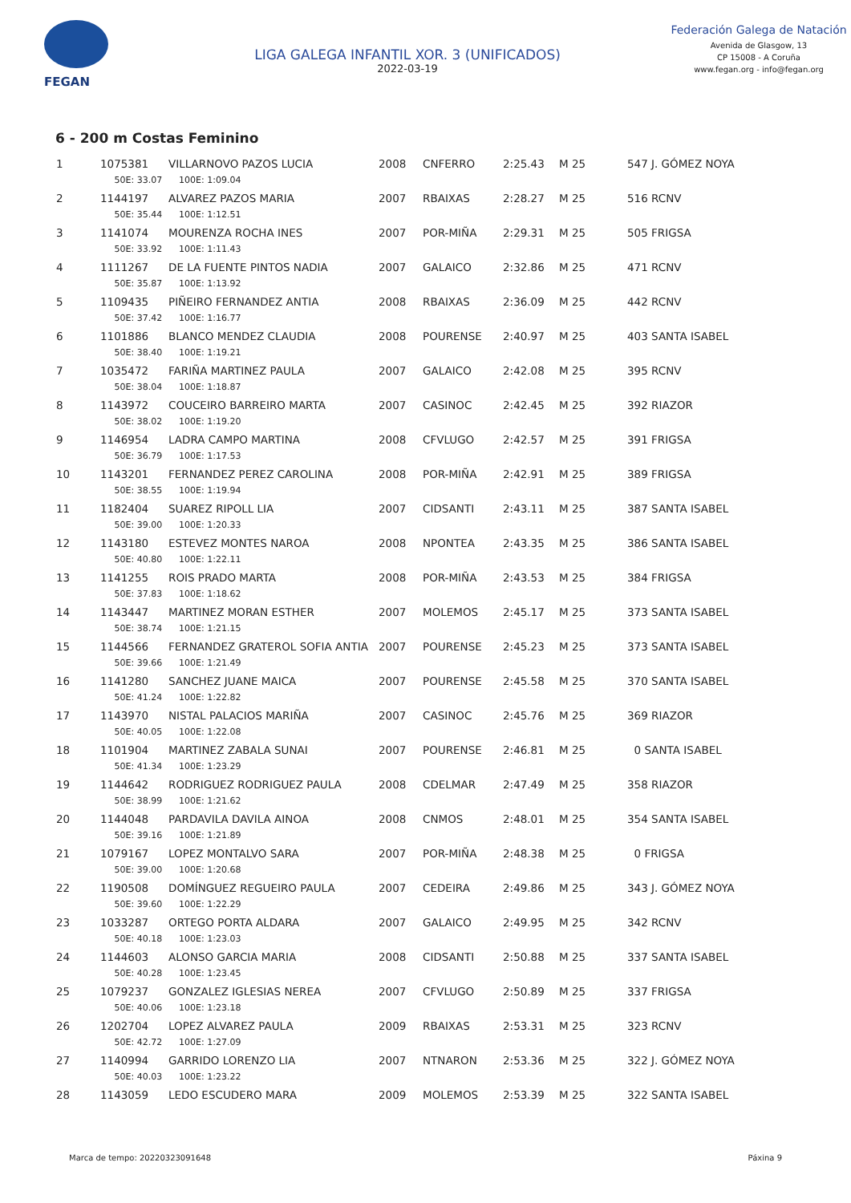FEGAN
LIGA GALEGA INFANTIL XOR. 3 (UNIFICADOS)
2022-03-19
Federación Galega de Natación
Avenida de Glasgow, 13
CP 15008 - A Coruña
www.fegan.org - info@fegan.org
6 - 200 m Costas Feminino
| 1 | 1075381 | VILLARNOVO PAZOS LUCIA | 2008 | CNFERRO | 2:25.43 | M 25 | 547 J. GÓMEZ NOYA |
| | 50E: 33.07 100E: 1:09.04 | | | | | | |
| 2 | 1144197 | ALVAREZ PAZOS MARIA | 2007 | RBAIXAS | 2:28.27 | M 25 | 516 RCNV |
| | 50E: 35.44 100E: 1:12.51 | | | | | | |
| 3 | 1141074 | MOURENZA ROCHA INES | 2007 | POR-MIÑA | 2:29.31 | M 25 | 505 FRIGSA |
| | 50E: 33.92 100E: 1:11.43 | | | | | | |
| 4 | 1111267 | DE LA FUENTE PINTOS NADIA | 2007 | GALAICO | 2:32.86 | M 25 | 471 RCNV |
| | 50E: 35.87 100E: 1:13.92 | | | | | | |
| 5 | 1109435 | PIÑEIRO FERNANDEZ ANTIA | 2008 | RBAIXAS | 2:36.09 | M 25 | 442 RCNV |
| | 50E: 37.42 100E: 1:16.77 | | | | | | |
| 6 | 1101886 | BLANCO MENDEZ CLAUDIA | 2008 | POURENSE | 2:40.97 | M 25 | 403 SANTA ISABEL |
| | 50E: 38.40 100E: 1:19.21 | | | | | | |
| 7 | 1035472 | FARIÑA MARTINEZ PAULA | 2007 | GALAICO | 2:42.08 | M 25 | 395 RCNV |
| | 50E: 38.04 100E: 1:18.87 | | | | | | |
| 8 | 1143972 | COUCEIRO BARREIRO MARTA | 2007 | CASINOC | 2:42.45 | M 25 | 392 RIAZOR |
| | 50E: 38.02 100E: 1:19.20 | | | | | | |
| 9 | 1146954 | LADRA CAMPO MARTINA | 2008 | CFVLUGO | 2:42.57 | M 25 | 391 FRIGSA |
| | 50E: 36.79 100E: 1:17.53 | | | | | | |
| 10 | 1143201 | FERNANDEZ PEREZ CAROLINA | 2008 | POR-MIÑA | 2:42.91 | M 25 | 389 FRIGSA |
| | 50E: 38.55 100E: 1:19.94 | | | | | | |
| 11 | 1182404 | SUAREZ RIPOLL LIA | 2007 | CIDSANTI | 2:43.11 | M 25 | 387 SANTA ISABEL |
| | 50E: 39.00 100E: 1:20.33 | | | | | | |
| 12 | 1143180 | ESTEVEZ MONTES NAROA | 2008 | NPONTEA | 2:43.35 | M 25 | 386 SANTA ISABEL |
| | 50E: 40.80 100E: 1:22.11 | | | | | | |
| 13 | 1141255 | ROIS PRADO MARTA | 2008 | POR-MIÑA | 2:43.53 | M 25 | 384 FRIGSA |
| | 50E: 37.83 100E: 1:18.62 | | | | | | |
| 14 | 1143447 | MARTINEZ MORAN ESTHER | 2007 | MOLEMOS | 2:45.17 | M 25 | 373 SANTA ISABEL |
| | 50E: 38.74 100E: 1:21.15 | | | | | | |
| 15 | 1144566 | FERNANDEZ GRATEROL SOFIA ANTIA | 2007 | POURENSE | 2:45.23 | M 25 | 373 SANTA ISABEL |
| | 50E: 39.66 100E: 1:21.49 | | | | | | |
| 16 | 1141280 | SANCHEZ JUANE MAICA | 2007 | POURENSE | 2:45.58 | M 25 | 370 SANTA ISABEL |
| | 50E: 41.24 100E: 1:22.82 | | | | | | |
| 17 | 1143970 | NISTAL PALACIOS MARIÑA | 2007 | CASINOC | 2:45.76 | M 25 | 369 RIAZOR |
| | 50E: 40.05 100E: 1:22.08 | | | | | | |
| 18 | 1101904 | MARTINEZ ZABALA SUNAI | 2007 | POURENSE | 2:46.81 | M 25 | 0 SANTA ISABEL |
| | 50E: 41.34 100E: 1:23.29 | | | | | | |
| 19 | 1144642 | RODRIGUEZ RODRIGUEZ PAULA | 2008 | CDELMAR | 2:47.49 | M 25 | 358 RIAZOR |
| | 50E: 38.99 100E: 1:21.62 | | | | | | |
| 20 | 1144048 | PARDAVILA DAVILA AINOA | 2008 | CNMOS | 2:48.01 | M 25 | 354 SANTA ISABEL |
| | 50E: 39.16 100E: 1:21.89 | | | | | | |
| 21 | 1079167 | LOPEZ MONTALVO SARA | 2007 | POR-MIÑA | 2:48.38 | M 25 | 0 FRIGSA |
| | 50E: 39.00 100E: 1:20.68 | | | | | | |
| 22 | 1190508 | DOMÍNGUEZ REGUEIRO PAULA | 2007 | CEDEIRA | 2:49.86 | M 25 | 343 J. GÓMEZ NOYA |
| | 50E: 39.60 100E: 1:22.29 | | | | | | |
| 23 | 1033287 | ORTEGO PORTA ALDARA | 2007 | GALAICO | 2:49.95 | M 25 | 342 RCNV |
| | 50E: 40.18 100E: 1:23.03 | | | | | | |
| 24 | 1144603 | ALONSO GARCIA MARIA | 2008 | CIDSANTI | 2:50.88 | M 25 | 337 SANTA ISABEL |
| | 50E: 40.28 100E: 1:23.45 | | | | | | |
| 25 | 1079237 | GONZALEZ IGLESIAS NEREA | 2007 | CFVLUGO | 2:50.89 | M 25 | 337 FRIGSA |
| | 50E: 40.06 100E: 1:23.18 | | | | | | |
| 26 | 1202704 | LOPEZ ALVAREZ PAULA | 2009 | RBAIXAS | 2:53.31 | M 25 | 323 RCNV |
| | 50E: 42.72 100E: 1:27.09 | | | | | | |
| 27 | 1140994 | GARRIDO LORENZO LIA | 2007 | NTNARON | 2:53.36 | M 25 | 322 J. GÓMEZ NOYA |
| | 50E: 40.03 100E: 1:23.22 | | | | | | |
| 28 | 1143059 | LEDO ESCUDERO MARA | 2009 | MOLEMOS | 2:53.39 | M 25 | 322 SANTA ISABEL |
Marca de tempo: 20220323091648 Páxina 9